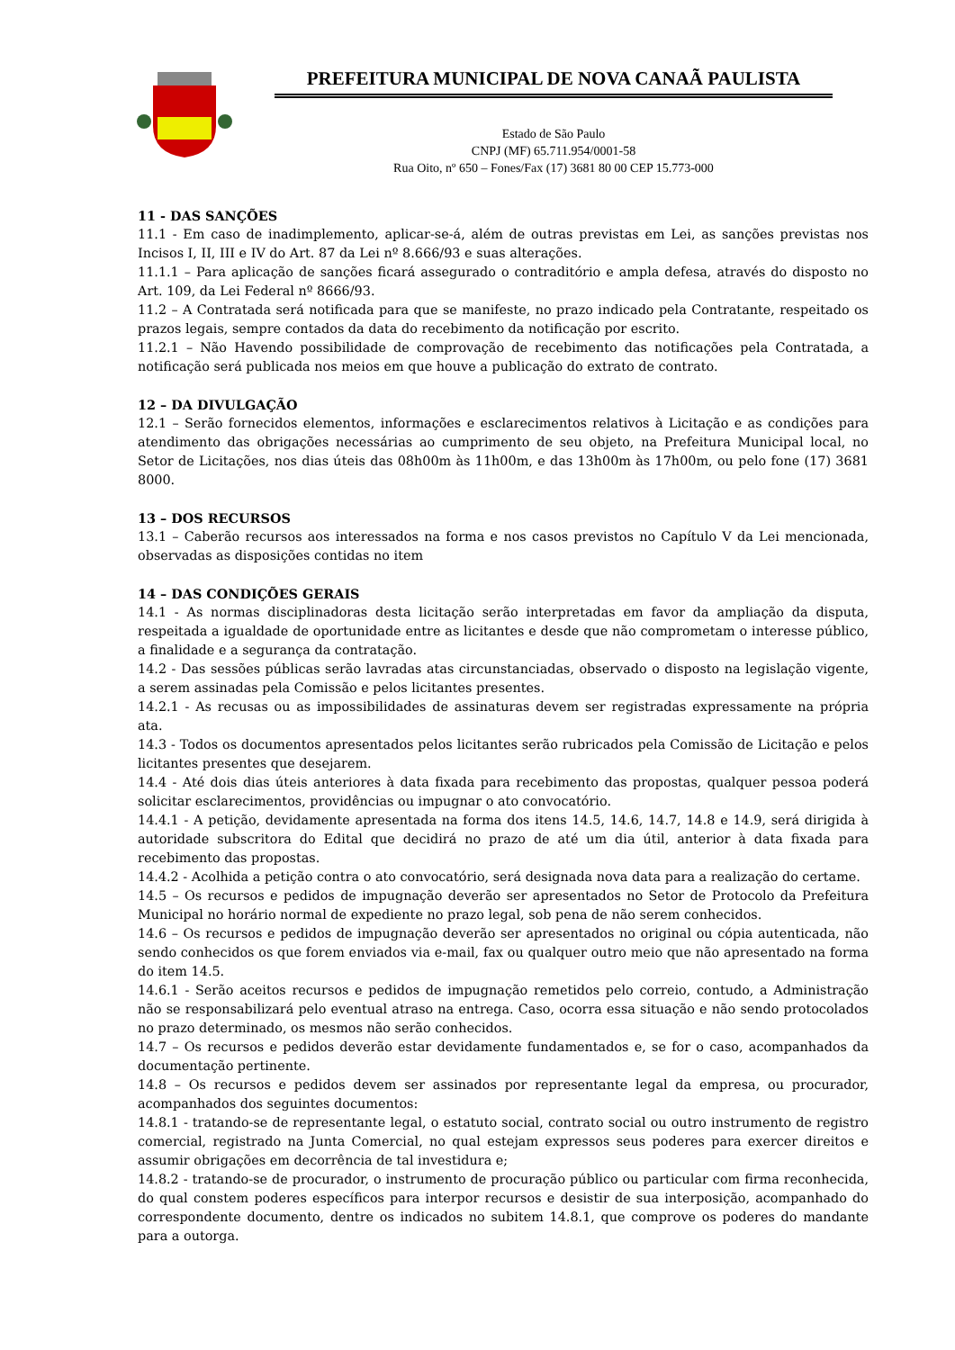PREFEITURA MUNICIPAL DE NOVA CANAÃ PAULISTA
Estado de São Paulo
CNPJ (MF) 65.711.954/0001-58
Rua Oito, nº 650 – Fones/Fax (17) 3681 80 00 CEP 15.773-000
11 - DAS SANÇÕES
11.1 - Em caso de inadimplemento, aplicar-se-á, além de outras previstas em Lei, as sanções previstas nos Incisos I, II, III e IV do Art. 87 da Lei nº 8.666/93 e suas alterações.
11.1.1 – Para aplicação de sanções ficará assegurado o contraditório e ampla defesa, através do disposto no Art. 109, da Lei Federal nº 8666/93.
11.2 – A Contratada será notificada para que se manifeste, no prazo indicado pela Contratante, respeitado os prazos legais, sempre contados da data do recebimento da notificação por escrito.
11.2.1 – Não Havendo possibilidade de comprovação de recebimento das notificações pela Contratada, a notificação será publicada nos meios em que houve a publicação do extrato de contrato.
12 – DA DIVULGAÇÃO
12.1 – Serão fornecidos elementos, informações e esclarecimentos relativos à Licitação e as condições para atendimento das obrigações necessárias ao cumprimento de seu objeto, na Prefeitura Municipal local, no Setor de Licitações, nos dias úteis das 08h00m às 11h00m, e das 13h00m às 17h00m, ou pelo fone (17) 3681 8000.
13 – DOS RECURSOS
13.1 – Caberão recursos aos interessados na forma e nos casos previstos no Capítulo V da Lei mencionada, observadas as disposições contidas no item
14 – DAS CONDIÇÕES GERAIS
14.1 - As normas disciplinadoras desta licitação serão interpretadas em favor da ampliação da disputa, respeitada a igualdade de oportunidade entre as licitantes e desde que não comprometam o interesse público, a finalidade e a segurança da contratação.
14.2 - Das sessões públicas serão lavradas atas circunstanciadas, observado o disposto na legislação vigente, a serem assinadas pela Comissão e pelos licitantes presentes.
14.2.1 - As recusas ou as impossibilidades de assinaturas devem ser registradas expressamente na própria ata.
14.3 - Todos os documentos apresentados pelos licitantes serão rubricados pela Comissão de Licitação e pelos licitantes presentes que desejarem.
14.4 - Até dois dias úteis anteriores à data fixada para recebimento das propostas, qualquer pessoa poderá solicitar esclarecimentos, providências ou impugnar o ato convocatório.
14.4.1 - A petição, devidamente apresentada na forma dos itens 14.5, 14.6, 14.7, 14.8 e 14.9, será dirigida à autoridade subscritora do Edital que decidirá no prazo de até um dia útil, anterior à data fixada para recebimento das propostas.
14.4.2 - Acolhida a petição contra o ato convocatório, será designada nova data para a realização do certame.
14.5 – Os recursos e pedidos de impugnação deverão ser apresentados no Setor de Protocolo da Prefeitura Municipal no horário normal de expediente no prazo legal, sob pena de não serem conhecidos.
14.6 – Os recursos e pedidos de impugnação deverão ser apresentados no original ou cópia autenticada, não sendo conhecidos os que forem enviados via e-mail, fax ou qualquer outro meio que não apresentado na forma do item 14.5.
14.6.1 - Serão aceitos recursos e pedidos de impugnação remetidos pelo correio, contudo, a Administração não se responsabilizará pelo eventual atraso na entrega. Caso, ocorra essa situação e não sendo protocolados no prazo determinado, os mesmos não serão conhecidos.
14.7 – Os recursos e pedidos deverão estar devidamente fundamentados e, se for o caso, acompanhados da documentação pertinente.
14.8 – Os recursos e pedidos devem ser assinados por representante legal da empresa, ou procurador, acompanhados dos seguintes documentos:
14.8.1 - tratando-se de representante legal, o estatuto social, contrato social ou outro instrumento de registro comercial, registrado na Junta Comercial, no qual estejam expressos seus poderes para exercer direitos e assumir obrigações em decorrência de tal investidura e;
14.8.2 - tratando-se de procurador, o instrumento de procuração público ou particular com firma reconhecida, do qual constem poderes específicos para interpor recursos e desistir de sua interposição, acompanhado do correspondente documento, dentre os indicados no subitem 14.8.1, que comprove os poderes do mandante para a outorga.